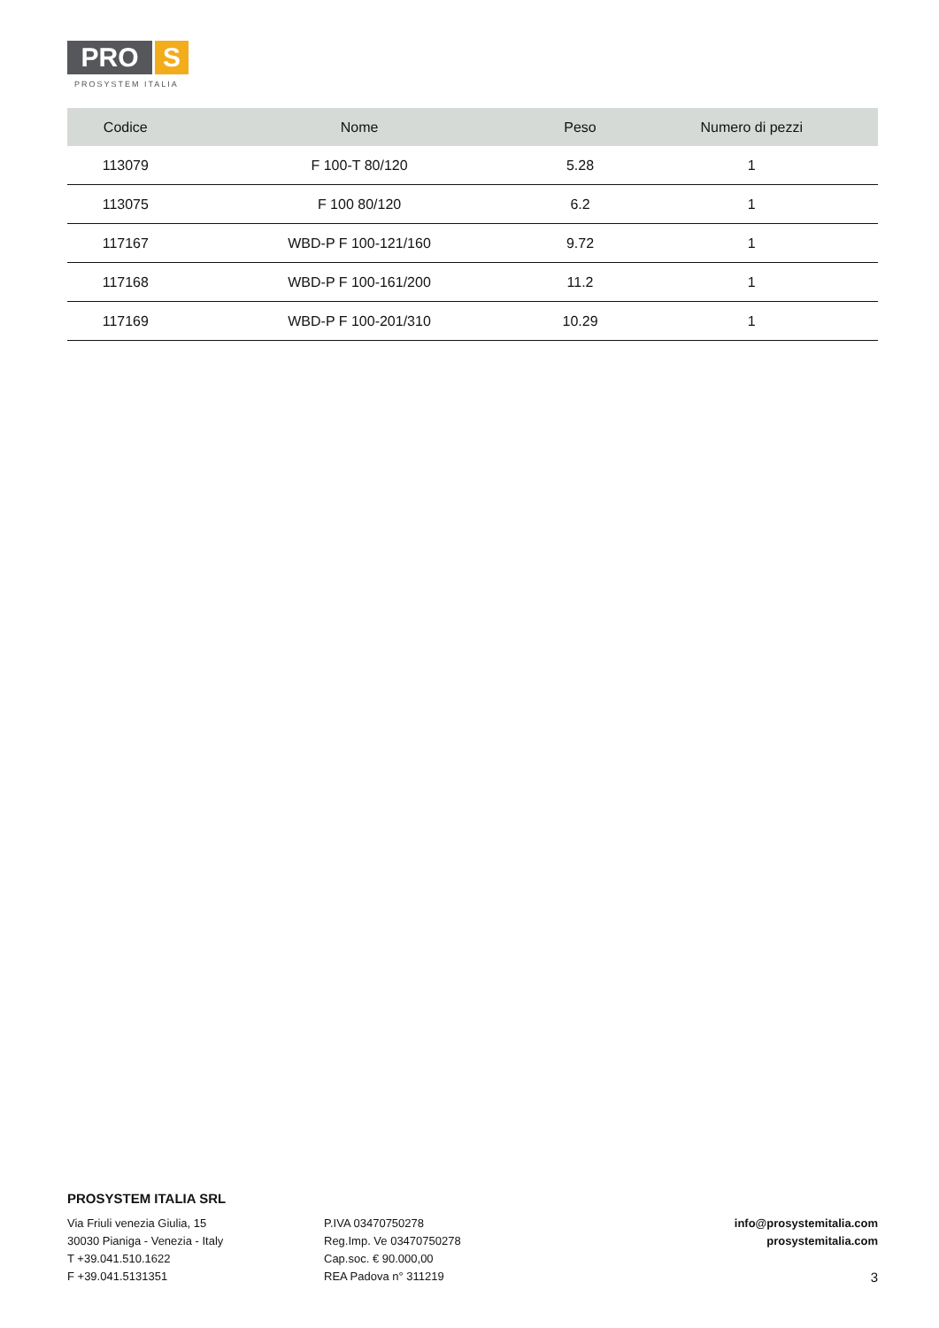PRO S
PROSYSTEM ITALIA
| Codice | Nome | Peso | Numero di pezzi |
| --- | --- | --- | --- |
| 113079 | F 100-T 80/120 | 5.28 | 1 |
| 113075 | F 100 80/120 | 6.2 | 1 |
| 117167 | WBD-P F 100-121/160 | 9.72 | 1 |
| 117168 | WBD-P F 100-161/200 | 11.2 | 1 |
| 117169 | WBD-P F 100-201/310 | 10.29 | 1 |
PROSYSTEM ITALIA SRL
Via Friuli venezia Giulia, 15
30030 Pianiga - Venezia - Italy
T +39.041.510.1622
F +39.041.5131351
P.IVA 03470750278
Reg.Imp. Ve 03470750278
Cap.soc. € 90.000,00
REA Padova n° 311219
info@prosystemitalia.com
prosystemitalia.com
3